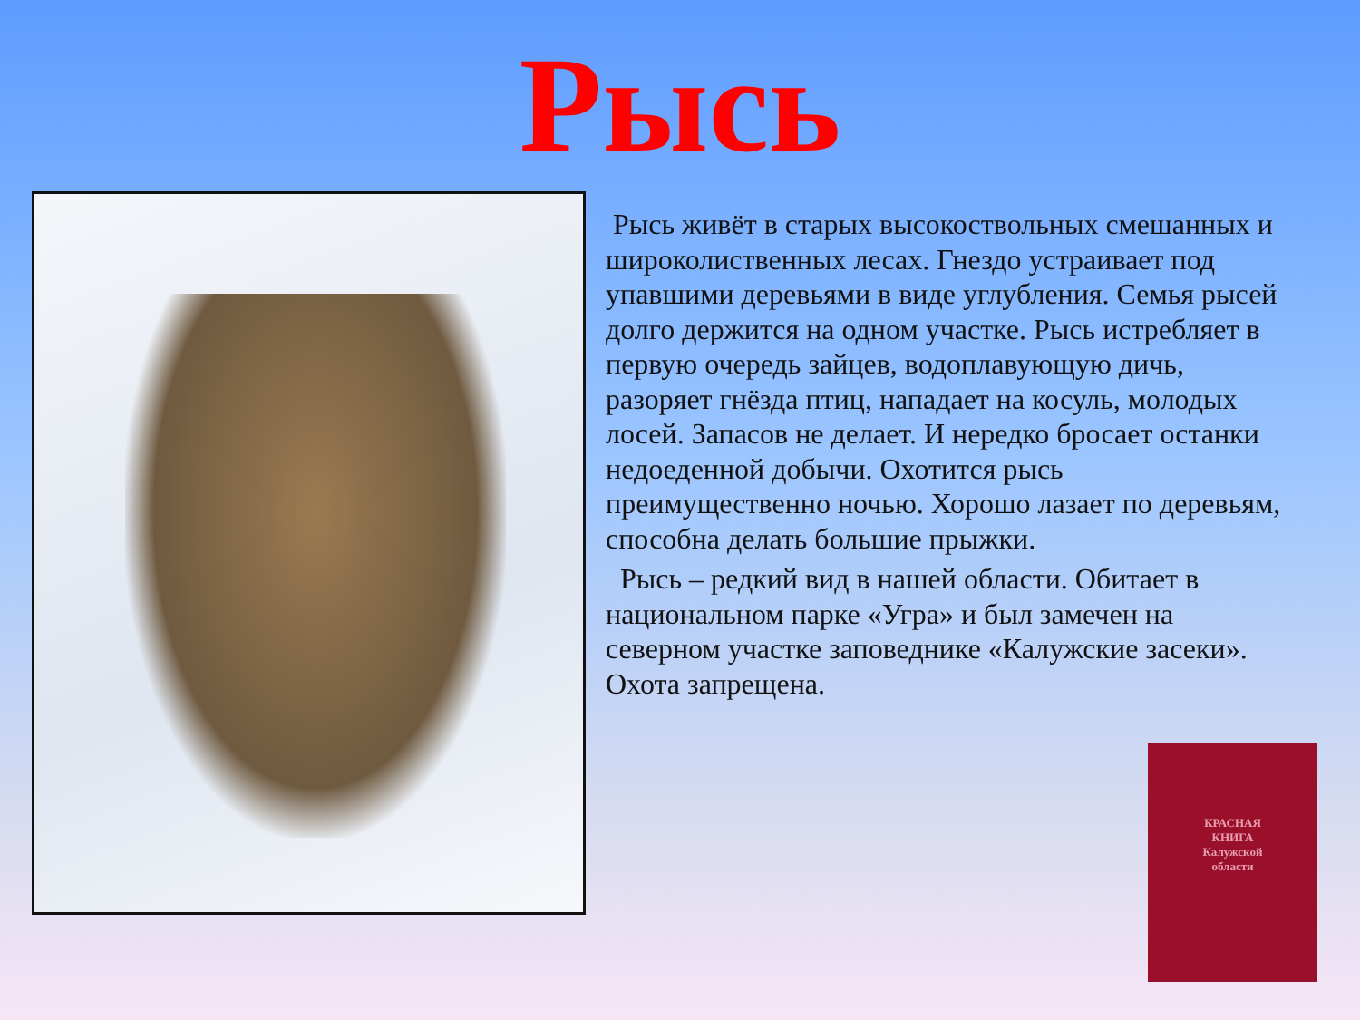Рысь
Рысь живёт в старых высокоствольных смешанных и широколиственных лесах. Гнездо устраивает под упавшими деревьями в виде углубления. Семья рысей долго держится на одном участке. Рысь истребляет в первую очередь зайцев, водоплавующую дичь, разоряет гнёзда птиц, нападает на косуль, молодых лосей. Запасов не делает. И нередко бросает останки недоеденной добычи. Охотится рысь преимущественно ночью. Хорошо лазает по деревьям, способна делать большие прыжки.
Рысь – редкий вид в нашей области. Обитает в национальном парке «Угра» и был замечен на северном участке заповеднике «Калужские засеки». Охота запрещена.
КРАСНАЯ
КНИГА
Калужской
области